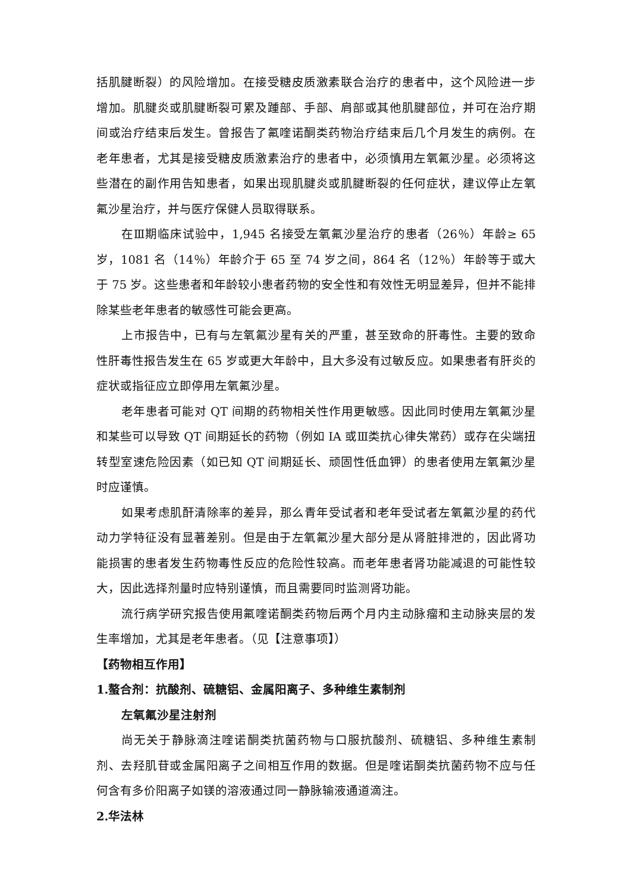括肌腱断裂）的风险增加。在接受糖皮质激素联合治疗的患者中，这个风险进一步增加。肌腱炎或肌腱断裂可累及踵部、手部、肩部或其他肌腱部位，并可在治疗期间或治疗结束后发生。曾报告了氟喹诺酮类药物治疗结束后几个月发生的病例。在老年患者，尤其是接受糖皮质激素治疗的患者中，必须慎用左氧氟沙星。必须将这些潜在的副作用告知患者，如果出现肌腱炎或肌腱断裂的任何症状，建议停止左氧氟沙星治疗，并与医疗保健人员取得联系。
在Ⅲ期临床试验中，1,945 名接受左氧氟沙星治疗的患者（26％）年龄≥ 65 岁，1081 名（14％）年龄介于 65 至 74 岁之间，864 名（12％）年龄等于或大于 75 岁。这些患者和年龄较小患者药物的安全性和有效性无明显差异，但并不能排除某些老年患者的敏感性可能会更高。
上市报告中，已有与左氧氟沙星有关的严重，甚至致命的肝毒性。主要的致命性肝毒性报告发生在 65 岁或更大年龄中，且大多没有过敏反应。如果患者有肝炎的症状或指征应立即停用左氧氟沙星。
老年患者可能对 QT 间期的药物相关性作用更敏感。因此同时使用左氧氟沙星和某些可以导致 QT 间期延长的药物（例如 IA 或Ⅲ类抗心律失常药）或存在尖端扭转型室速危险因素（如已知 QT 间期延长、顽固性低血钾）的患者使用左氧氟沙星时应谨慎。
如果考虑肌酐清除率的差异，那么青年受试者和老年受试者左氧氟沙星的药代动力学特征没有显著差别。但是由于左氧氟沙星大部分是从肾脏排泄的，因此肾功能损害的患者发生药物毒性反应的危险性较高。而老年患者肾功能减退的可能性较大，因此选择剂量时应特别谨慎，而且需要同时监测肾功能。
流行病学研究报告使用氟喹诺酮类药物后两个月内主动脉瘤和主动脉夹层的发生率增加，尤其是老年患者。（见【注意事项】）
【药物相互作用】
1.螯合剂：抗酸剂、硫糖铝、金属阳离子、多种维生素制剂
左氧氟沙星注射剂
尚无关于静脉滴注喹诺酮类抗菌药物与口服抗酸剂、硫糖铝、多种维生素制剂、去羟肌苷或金属阳离子之间相互作用的数据。但是喹诺酮类抗菌药物不应与任何含有多价阳离子如镁的溶液通过同一静脉输液通道滴注。
2.华法林